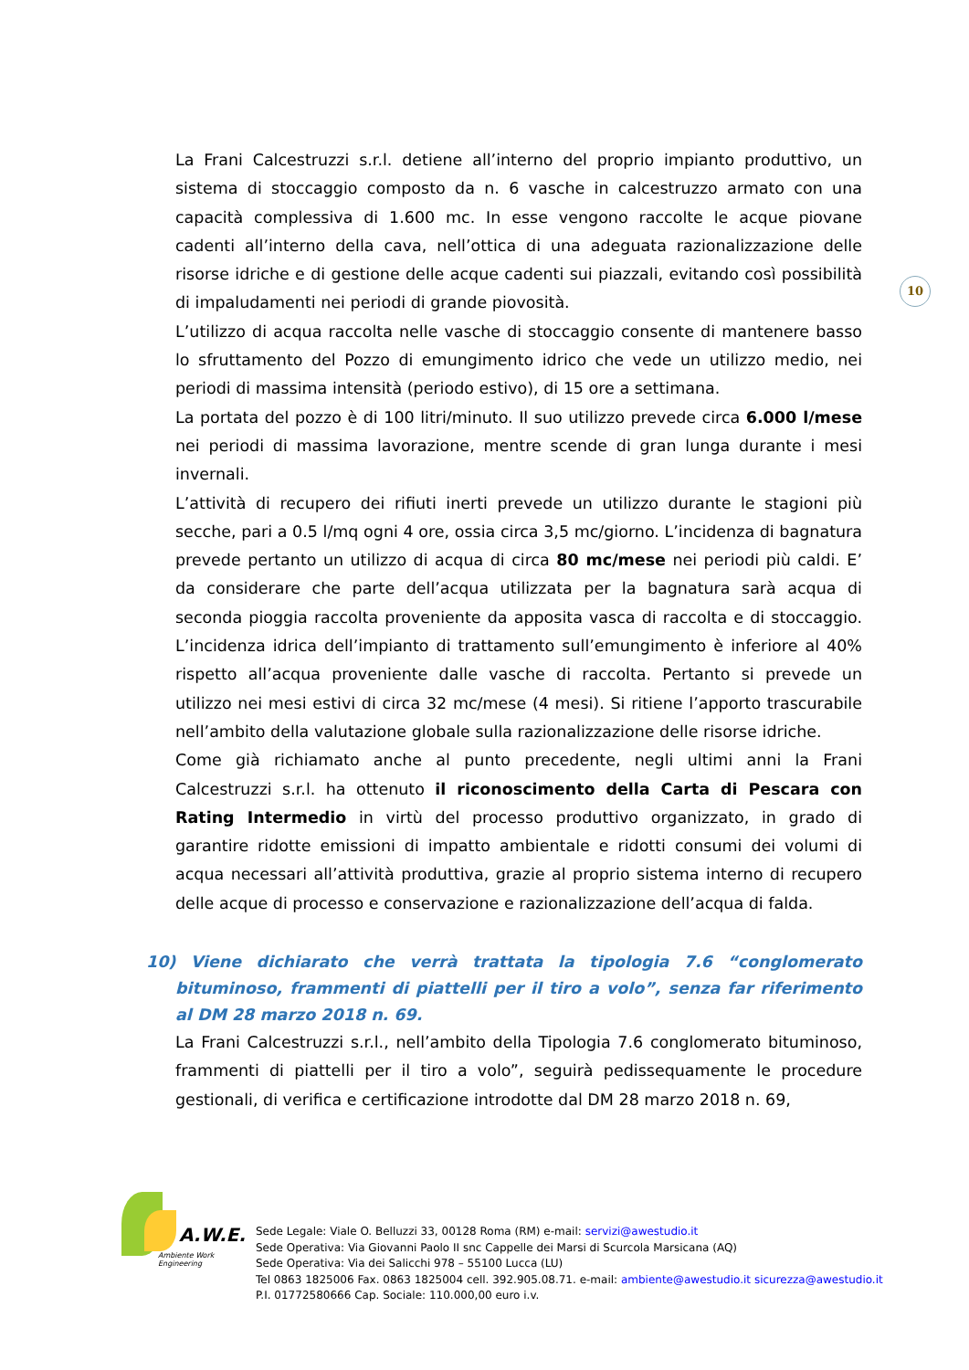10
La Frani Calcestruzzi s.r.l. detiene all’interno del proprio impianto produttivo, un sistema di stoccaggio composto da n. 6 vasche in calcestruzzo armato con una capacità complessiva di 1.600 mc. In esse vengono raccolte le acque piovane cadenti all’interno della cava, nell’ottica di una adeguata razionalizzazione delle risorse idriche e di gestione delle acque cadenti sui piazzali, evitando così possibilità di impaludamenti nei periodi di grande piovosità.
L’utilizzo di acqua raccolta nelle vasche di stoccaggio consente di mantenere basso lo sfruttamento del Pozzo di emungimento idrico che vede un utilizzo medio, nei periodi di massima intensità (periodo estivo), di 15 ore a settimana.
La portata del pozzo è di 100 litri/minuto. Il suo utilizzo prevede circa 6.000 l/mese nei periodi di massima lavorazione, mentre scende di gran lunga durante i mesi invernali.
L’attività di recupero dei rifiuti inerti prevede un utilizzo durante le stagioni più secche, pari a 0.5 l/mq ogni 4 ore, ossia circa 3,5 mc/giorno. L’incidenza di bagnatura prevede pertanto un utilizzo di acqua di circa 80 mc/mese nei periodi più caldi. E’ da considerare che parte dell’acqua utilizzata per la bagnatura sarà acqua di seconda pioggia raccolta proveniente da apposita vasca di raccolta e di stoccaggio. L’incidenza idrica dell’impianto di trattamento sull’emungimento è inferiore al 40% rispetto all’acqua proveniente dalle vasche di raccolta. Pertanto si prevede un utilizzo nei mesi estivi di circa 32 mc/mese (4 mesi). Si ritiene l’apporto trascurabile nell’ambito della valutazione globale sulla razionalizzazione delle risorse idriche.
Come già richiamato anche al punto precedente, negli ultimi anni la Frani Calcestruzzi s.r.l. ha ottenuto il riconoscimento della Carta di Pescara con Rating Intermedio in virtù del processo produttivo organizzato, in grado di garantire ridotte emissioni di impatto ambientale e ridotti consumi dei volumi di acqua necessari all’attività produttiva, grazie al proprio sistema interno di recupero delle acque di processo e conservazione e razionalizzazione dell’acqua di falda.
10) Viene dichiarato che verrà trattata la tipologia 7.6 “conglomerato bituminoso, frammenti di piattelli per il tiro a volo”, senza far riferimento al DM 28 marzo 2018 n. 69.
La Frani Calcestruzzi s.r.l., nell’ambito della Tipologia 7.6 conglomerato bituminoso, frammenti di piattelli per il tiro a volo”, seguirà pedissequamente le procedure gestionali, di verifica e certificazione introdotte dal DM 28 marzo 2018 n. 69,
A.W.E.
Ambiente Work Engineering
Sede Legale: Viale O. Belluzzi 33, 00128 Roma (RM) e-mail: servizi@awestudio.it
Sede Operativa: Via Giovanni Paolo II snc Cappelle dei Marsi di Scurcola Marsicana (AQ)
Sede Operativa: Via dei Salicchi 978 – 55100 Lucca (LU)
Tel 0863 1825006 Fax. 0863 1825004 cell. 392.905.08.71. e-mail: ambiente@awestudio.it sicurezza@awestudio.it
P.I. 01772580666 Cap. Sociale: 110.000,00 euro i.v.